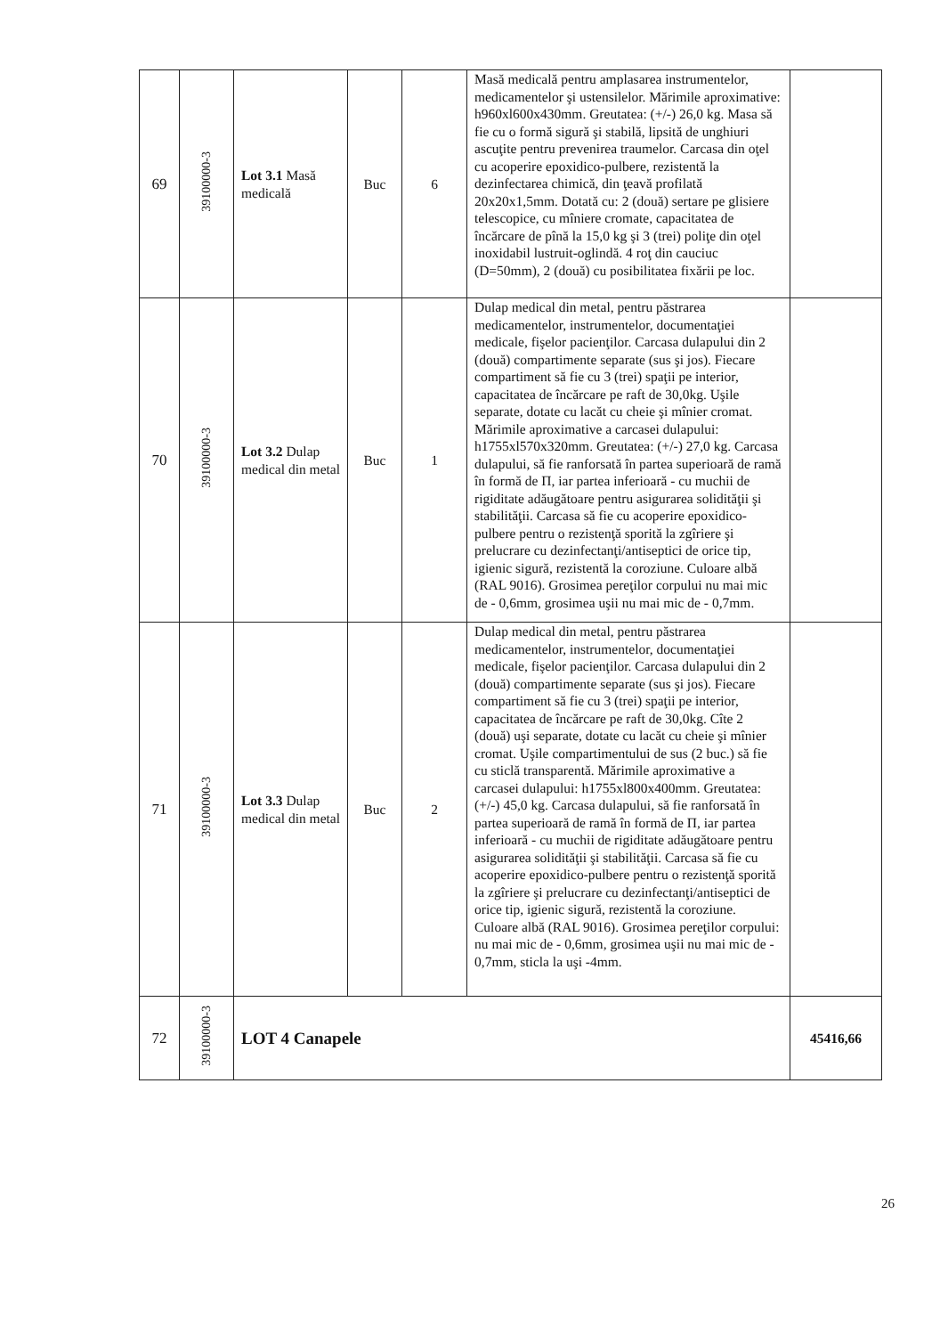| 69 | 39100000-3 | Lot 3.1 Masă medicală | Buc | 6 | Masă medicală pentru amplasarea instrumentelor, medicamentelor şi ustensilelor. Mărimile aproximative: h960xl600x430mm. Greutatea: (+/-) 26,0 kg. Masa să fie cu o formă sigură şi stabilă, lipsită de unghiuri ascuţite pentru prevenirea traumelor. Carcasa din oţel cu acoperire epoxidico-pulbere, rezistentă la dezinfectarea chimică, din ţeavă profilată 20x20x1,5mm. Dotată cu: 2 (două) sertare pe glisiere telescopice, cu mîniere cromate, capacitatea de încărcare de pînă la 15,0 kg şi 3 (trei) poliţe din oţel inoxidabil lustruit-oglindă. 4 roţ din cauciuc (D=50mm), 2 (două) cu posibilitatea fixării pe loc. | |
| 70 | 39100000-3 | Lot 3.2 Dulap medical din metal | Buc | 1 | Dulap medical din metal, pentru păstrarea medicamentelor, instrumentelor, documentaţiei medicale, fişelor pacienţilor. Carcasa dulapului din 2 (două) compartimente separate (sus şi jos). Fiecare compartiment să fie cu 3 (trei) spaţii pe interior, capacitatea de încărcare pe raft de 30,0kg. Uşile separate, dotate cu lacăt cu cheie şi mînier cromat. Mărimile aproximative a carcasei dulapului: h1755xl570x320mm. Greutatea: (+/-) 27,0 kg. Carcasa dulapului, să fie ranforsată în partea superioară de ramă în formă de П, iar partea inferioară - cu muchii de rigiditate adăugătoare pentru asigurarea solidităţii şi stabilităţii. Carcasa să fie cu acoperire epoxidico-pulbere pentru o rezistenţă sporită la zgîriere şi prelucrare cu dezinfectanţi/antiseptici de orice tip, igienic sigură, rezistentă la coroziune. Culoare albă (RAL 9016). Grosimea pereţilor corpului nu mai mic de - 0,6mm, grosimea uşii nu mai mic de - 0,7mm. | |
| 71 | 39100000-3 | Lot 3.3 Dulap medical din metal | Buc | 2 | Dulap medical din metal, pentru păstrarea medicamentelor, instrumentelor, documentaţiei medicale, fişelor pacienţilor. Carcasa dulapului din 2 (două) compartimente separate (sus şi jos). Fiecare compartiment să fie cu 3 (trei) spaţii pe interior, capacitatea de încărcare pe raft de 30,0kg. Cîte 2 (două) uşi separate, dotate cu lacăt cu cheie şi mînier cromat. Uşile compartimentului de sus (2 buc.) să fie cu sticlă transparentă. Mărimile aproximative a carcasei dulapului: h1755xl800x400mm. Greutatea: (+/-) 45,0 kg. Carcasa dulapului, să fie ranforsată în partea superioară de ramă în formă de П, iar partea inferioară - cu muchii de rigiditate adăugătoare pentru asigurarea solidităţii şi stabilităţii. Carcasa să fie cu acoperire epoxidico-pulbere pentru o rezistenţă sporită la zgîriere şi prelucrare cu dezinfectanţi/antiseptici de orice tip, igienic sigură, rezistentă la coroziune. Culoare albă (RAL 9016). Grosimea pereţilor corpului: nu mai mic de - 0,6mm, grosimea uşii nu mai mic de - 0,7mm, sticla la uşi -4mm. | |
| 72 | 39100000-3 | LOT 4 Canapele | | | | 45416,66 |
26